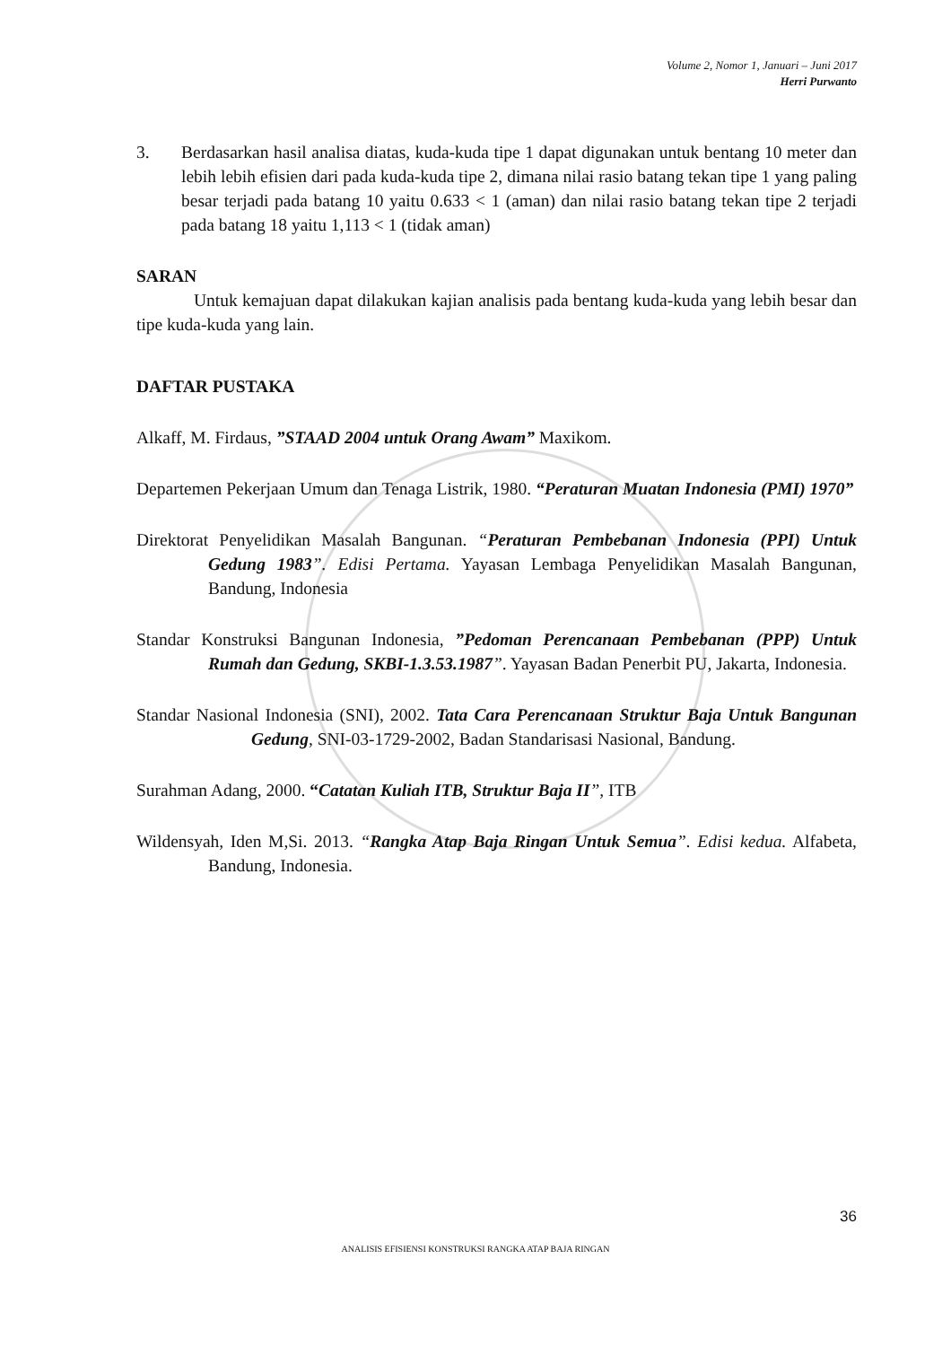Volume 2, Nomor 1, Januari – Juni 2017
Herri Purwanto
3. Berdasarkan hasil analisa diatas, kuda-kuda tipe 1 dapat digunakan untuk bentang 10 meter dan lebih lebih efisien dari pada kuda-kuda tipe 2, dimana nilai rasio batang tekan tipe 1 yang paling besar terjadi pada batang 10 yaitu 0.633 < 1 (aman) dan nilai rasio batang tekan tipe 2 terjadi pada batang 18 yaitu 1,113 < 1 (tidak aman)
SARAN
Untuk kemajuan dapat dilakukan kajian analisis pada bentang kuda-kuda yang lebih besar dan tipe kuda-kuda yang lain.
DAFTAR PUSTAKA
Alkaff, M. Firdaus, ”STAAD 2004 untuk Orang Awam” Maxikom.
Departemen Pekerjaan Umum dan Tenaga Listrik, 1980. “Peraturan Muatan Indonesia (PMI) 1970”
Direktorat Penyelidikan Masalah Bangunan. “Peraturan Pembebanan Indonesia (PPI) Untuk Gedung 1983”. Edisi Pertama. Yayasan Lembaga Penyelidikan Masalah Bangunan, Bandung, Indonesia
Standar Konstruksi Bangunan Indonesia, ”Pedoman Perencanaan Pembebanan (PPP) Untuk Rumah dan Gedung, SKBI-1.3.53.1987”. Yayasan Badan Penerbit PU, Jakarta, Indonesia.
Standar Nasional Indonesia (SNI), 2002. Tata Cara Perencanaan Struktur Baja Untuk Bangunan Gedung, SNI-03-1729-2002, Badan Standarisasi Nasional, Bandung.
Surahman Adang, 2000. “Catatan Kuliah ITB, Struktur Baja II”, ITB
Wildensyah, Iden M,Si. 2013. “Rangka Atap Baja Ringan Untuk Semua”. Edisi kedua. Alfabeta, Bandung, Indonesia.
36
ANALISIS EFISIENSI KONSTRUKSI RANGKA ATAP BAJA RINGAN